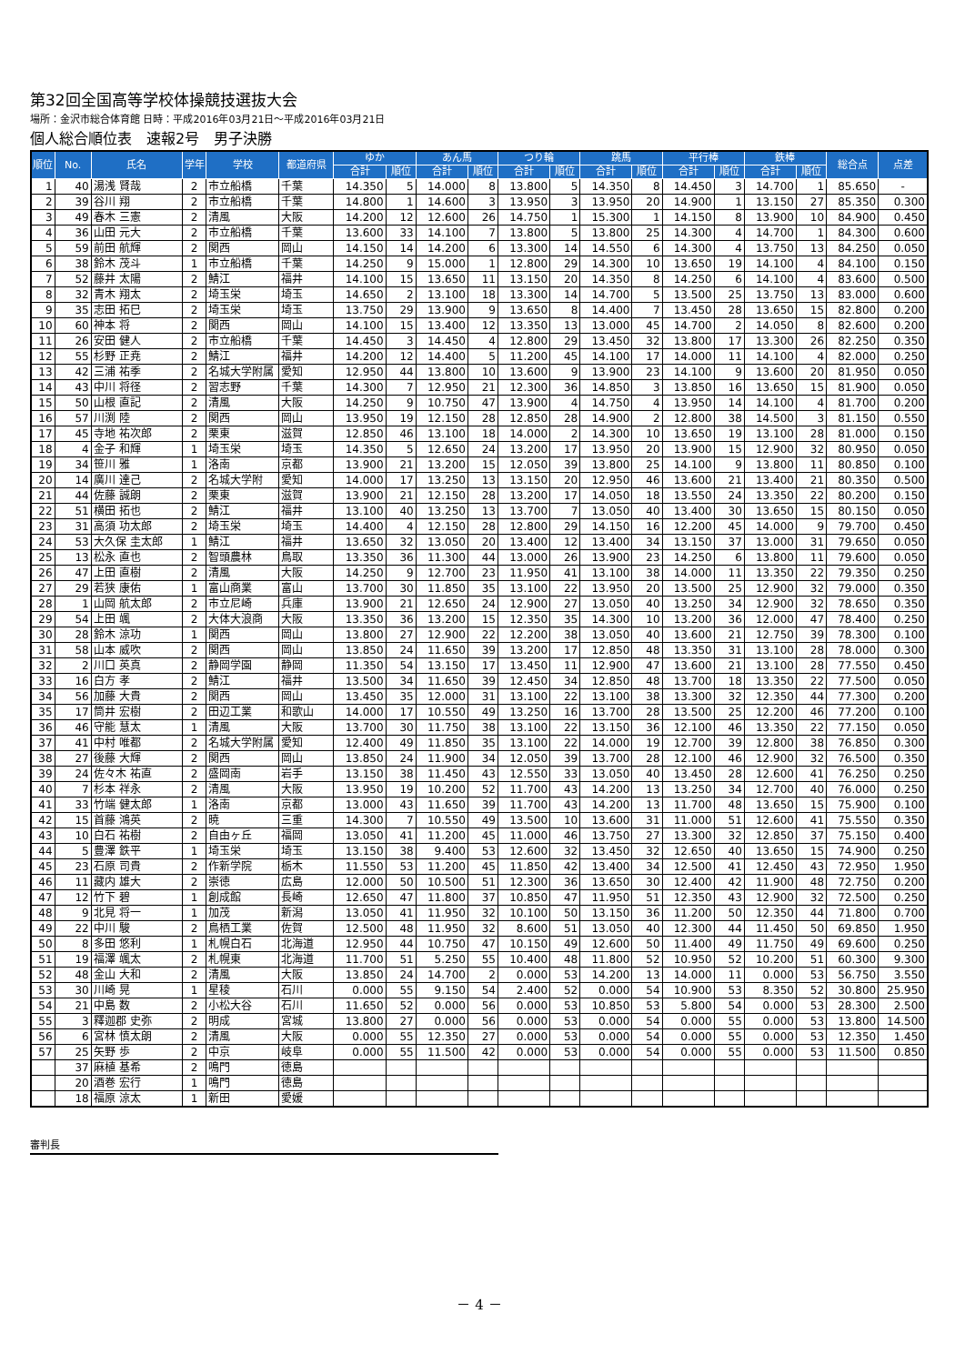第32回全国高等学校体操競技選抜大会
場所：金沢市総合体育館 日時：平成2016年03月21日～平成2016年03月21日
個人総合順位表　速報2号　男子決勝
| 順位 | No. | 氏名 | 学年 | 学校 | 都道府県 | ゆか | | あん馬 | | つり輪 | | 跳馬 | | 平行棒 | | 鉄棒 | | 総合点 | 点差 |
| --- | --- | --- | --- | --- | --- | --- | --- | --- | --- | --- | --- | --- | --- | --- | --- | --- | --- | --- | --- |
| | | | | | | 合計 | 順位 | 合計 | 順位 | 合計 | 順位 | 合計 | 順位 | 合計 | 順位 | 合計 | 順位 | | |
| 1 | 40 | 湯浅 賢哉 | 2 | 市立船橋 | 千葉 | 14.350 | 5 | 14.000 | 8 | 13.800 | 5 | 14.350 | 8 | 14.450 | 3 | 14.700 | 1 | 85.650 | - |
| 2 | 39 | 谷川 翔 | 2 | 市立船橋 | 千葉 | 14.800 | 1 | 14.600 | 3 | 13.950 | 3 | 13.950 | 20 | 14.900 | 1 | 13.150 | 27 | 85.350 | 0.300 |
| 3 | 49 | 春木 三憲 | 2 | 清風 | 大阪 | 14.200 | 12 | 12.600 | 26 | 14.750 | 1 | 15.300 | 1 | 14.150 | 8 | 13.900 | 10 | 84.900 | 0.450 |
| 4 | 36 | 山田 元大 | 2 | 市立船橋 | 千葉 | 13.600 | 33 | 14.100 | 7 | 13.800 | 5 | 13.800 | 25 | 14.300 | 4 | 14.700 | 1 | 84.300 | 0.600 |
| 5 | 59 | 前田 航輝 | 2 | 関西 | 岡山 | 14.150 | 14 | 14.200 | 6 | 13.300 | 14 | 14.550 | 6 | 14.300 | 4 | 13.750 | 13 | 84.250 | 0.050 |
| 6 | 38 | 鈴木 茂斗 | 1 | 市立船橋 | 千葉 | 14.250 | 9 | 15.000 | 1 | 12.800 | 29 | 14.300 | 10 | 13.650 | 19 | 14.100 | 4 | 84.100 | 0.150 |
| 7 | 52 | 藤井 太陽 | 2 | 鯖江 | 福井 | 14.100 | 15 | 13.650 | 11 | 13.150 | 20 | 14.350 | 8 | 14.250 | 6 | 14.100 | 4 | 83.600 | 0.500 |
| 8 | 32 | 青木 翔太 | 2 | 埼玉栄 | 埼玉 | 14.650 | 2 | 13.100 | 18 | 13.300 | 14 | 14.700 | 5 | 13.500 | 25 | 13.750 | 13 | 83.000 | 0.600 |
| 9 | 35 | 志田 拓巳 | 2 | 埼玉栄 | 埼玉 | 13.750 | 29 | 13.900 | 9 | 13.650 | 8 | 14.400 | 7 | 13.450 | 28 | 13.650 | 15 | 82.800 | 0.200 |
| 10 | 60 | 神本 将 | 2 | 関西 | 岡山 | 14.100 | 15 | 13.400 | 12 | 13.350 | 13 | 13.000 | 45 | 14.700 | 2 | 14.050 | 8 | 82.600 | 0.200 |
| 11 | 26 | 安田 健人 | 2 | 市立船橋 | 千葉 | 14.450 | 3 | 14.450 | 4 | 12.800 | 29 | 13.450 | 32 | 13.800 | 17 | 13.300 | 26 | 82.250 | 0.350 |
| 12 | 55 | 杉野 正尭 | 2 | 鯖江 | 福井 | 14.200 | 12 | 14.400 | 5 | 11.200 | 45 | 14.100 | 17 | 14.000 | 11 | 14.100 | 4 | 82.000 | 0.250 |
| 13 | 42 | 三浦 祐季 | 2 | 名城大学附属 | 愛知 | 12.950 | 44 | 13.800 | 10 | 13.600 | 9 | 13.900 | 23 | 14.100 | 9 | 13.600 | 20 | 81.950 | 0.050 |
| 14 | 43 | 中川 将径 | 2 | 習志野 | 千葉 | 14.300 | 7 | 12.950 | 21 | 12.300 | 36 | 14.850 | 3 | 13.850 | 16 | 13.650 | 15 | 81.900 | 0.050 |
| 15 | 50 | 山根 直記 | 2 | 清風 | 大阪 | 14.250 | 9 | 10.750 | 47 | 13.900 | 4 | 14.750 | 4 | 13.950 | 14 | 14.100 | 4 | 81.700 | 0.200 |
| 16 | 57 | 川渕 陸 | 2 | 関西 | 岡山 | 13.950 | 19 | 12.150 | 28 | 12.850 | 28 | 14.900 | 2 | 12.800 | 38 | 14.500 | 3 | 81.150 | 0.550 |
| 17 | 45 | 寺地 祐次郎 | 2 | 栗東 | 滋賀 | 12.850 | 46 | 13.100 | 18 | 14.000 | 2 | 14.300 | 10 | 13.650 | 19 | 13.100 | 28 | 81.000 | 0.150 |
| 18 | 4 | 金子 和輝 | 1 | 埼玉栄 | 埼玉 | 14.350 | 5 | 12.650 | 24 | 13.200 | 17 | 13.950 | 20 | 13.900 | 15 | 12.900 | 32 | 80.950 | 0.050 |
| 19 | 34 | 笹川 雅 | 1 | 洛南 | 京都 | 13.900 | 21 | 13.200 | 15 | 12.050 | 39 | 13.800 | 25 | 14.100 | 9 | 13.800 | 11 | 80.850 | 0.100 |
| 20 | 14 | 廣川 達己 | 2 | 名城大学附 | 愛知 | 14.000 | 17 | 13.250 | 13 | 13.150 | 20 | 12.950 | 46 | 13.600 | 21 | 13.400 | 21 | 80.350 | 0.500 |
| 21 | 44 | 佐藤 誠朗 | 2 | 栗東 | 滋賀 | 13.900 | 21 | 12.150 | 28 | 13.200 | 17 | 14.050 | 18 | 13.550 | 24 | 13.350 | 22 | 80.200 | 0.150 |
| 22 | 51 | 横田 拓也 | 2 | 鯖江 | 福井 | 13.100 | 40 | 13.250 | 13 | 13.700 | 7 | 13.050 | 40 | 13.400 | 30 | 13.650 | 15 | 80.150 | 0.050 |
| 23 | 31 | 高須 功太郎 | 2 | 埼玉栄 | 埼玉 | 14.400 | 4 | 12.150 | 28 | 12.800 | 29 | 14.150 | 16 | 12.200 | 45 | 14.000 | 9 | 79.700 | 0.450 |
| 24 | 53 | 大久保 圭太郎 | 1 | 鯖江 | 福井 | 13.650 | 32 | 13.050 | 20 | 13.400 | 12 | 13.400 | 34 | 13.150 | 37 | 13.000 | 31 | 79.650 | 0.050 |
| 25 | 13 | 松永 直也 | 2 | 智頭農林 | 鳥取 | 13.350 | 36 | 11.300 | 44 | 13.000 | 26 | 13.900 | 23 | 14.250 | 6 | 13.800 | 11 | 79.600 | 0.050 |
| 26 | 47 | 上田 直樹 | 2 | 清風 | 大阪 | 14.250 | 9 | 12.700 | 23 | 11.950 | 41 | 13.100 | 38 | 14.000 | 11 | 13.350 | 22 | 79.350 | 0.250 |
| 27 | 29 | 若狭 康佑 | 1 | 富山商業 | 富山 | 13.700 | 30 | 11.850 | 35 | 13.100 | 22 | 13.950 | 20 | 13.500 | 25 | 12.900 | 32 | 79.000 | 0.350 |
| 28 | 1 | 山岡 航太郎 | 2 | 市立尼崎 | 兵庫 | 13.900 | 21 | 12.650 | 24 | 12.900 | 27 | 13.050 | 40 | 13.250 | 34 | 12.900 | 32 | 78.650 | 0.350 |
| 29 | 54 | 上田 颯 | 2 | 大体大浪商 | 大阪 | 13.350 | 36 | 13.200 | 15 | 12.350 | 35 | 14.300 | 10 | 13.200 | 36 | 12.000 | 47 | 78.400 | 0.250 |
| 30 | 28 | 鈴木 涼功 | 1 | 関西 | 岡山 | 13.800 | 27 | 12.900 | 22 | 12.200 | 38 | 13.050 | 40 | 13.600 | 21 | 12.750 | 39 | 78.300 | 0.100 |
| 31 | 58 | 山本 威吹 | 2 | 関西 | 岡山 | 13.850 | 24 | 11.650 | 39 | 13.200 | 17 | 12.850 | 48 | 13.350 | 31 | 13.100 | 28 | 78.000 | 0.300 |
| 32 | 2 | 川口 英真 | 2 | 静岡学園 | 静岡 | 11.350 | 54 | 13.150 | 17 | 13.450 | 11 | 12.900 | 47 | 13.600 | 21 | 13.100 | 28 | 77.550 | 0.450 |
| 33 | 16 | 白方 孝 | 2 | 鯖江 | 福井 | 13.500 | 34 | 11.650 | 39 | 12.450 | 34 | 12.850 | 48 | 13.700 | 18 | 13.350 | 22 | 77.500 | 0.050 |
| 34 | 56 | 加藤 大貴 | 2 | 関西 | 岡山 | 13.450 | 35 | 12.000 | 31 | 13.100 | 22 | 13.100 | 38 | 13.300 | 32 | 12.350 | 44 | 77.300 | 0.200 |
| 35 | 17 | 筒井 宏樹 | 2 | 田辺工業 | 和歌山 | 14.000 | 17 | 10.550 | 49 | 13.250 | 16 | 13.700 | 28 | 13.500 | 25 | 12.200 | 46 | 77.200 | 0.100 |
| 36 | 46 | 守能 慧太 | 1 | 清風 | 大阪 | 13.700 | 30 | 11.750 | 38 | 13.100 | 22 | 13.150 | 36 | 12.100 | 46 | 13.350 | 22 | 77.150 | 0.050 |
| 37 | 41 | 中村 唯都 | 2 | 名城大学附属 | 愛知 | 12.400 | 49 | 11.850 | 35 | 13.100 | 22 | 14.000 | 19 | 12.700 | 39 | 12.800 | 38 | 76.850 | 0.300 |
| 38 | 27 | 後藤 大輝 | 2 | 関西 | 岡山 | 13.850 | 24 | 11.900 | 34 | 12.050 | 39 | 13.700 | 28 | 12.100 | 46 | 12.900 | 32 | 76.500 | 0.350 |
| 39 | 24 | 佐々木 祐直 | 2 | 盛岡南 | 岩手 | 13.150 | 38 | 11.450 | 43 | 12.550 | 33 | 13.050 | 40 | 13.450 | 28 | 12.600 | 41 | 76.250 | 0.250 |
| 40 | 7 | 杉本 祥永 | 2 | 清風 | 大阪 | 13.950 | 19 | 10.200 | 52 | 11.700 | 43 | 14.200 | 13 | 13.250 | 34 | 12.700 | 40 | 76.000 | 0.250 |
| 41 | 33 | 竹端 健太郎 | 1 | 洛南 | 京都 | 13.000 | 43 | 11.650 | 39 | 11.700 | 43 | 14.200 | 13 | 11.700 | 48 | 13.650 | 15 | 75.900 | 0.100 |
| 42 | 15 | 首藤 鴻英 | 2 | 暁 | 三重 | 14.300 | 7 | 10.550 | 49 | 13.500 | 10 | 13.600 | 31 | 11.000 | 51 | 12.600 | 41 | 75.550 | 0.350 |
| 43 | 10 | 白石 祐樹 | 2 | 自由ヶ丘 | 福岡 | 13.050 | 41 | 11.200 | 45 | 11.000 | 46 | 13.750 | 27 | 13.300 | 32 | 12.850 | 37 | 75.150 | 0.400 |
| 44 | 5 | 豊澤 鉄平 | 1 | 埼玉栄 | 埼玉 | 13.150 | 38 | 9.400 | 53 | 12.600 | 32 | 13.450 | 32 | 12.650 | 40 | 13.650 | 15 | 74.900 | 0.250 |
| 45 | 23 | 石原 司貴 | 2 | 作新学院 | 栃木 | 11.550 | 53 | 11.200 | 45 | 11.850 | 42 | 13.400 | 34 | 12.500 | 41 | 12.450 | 43 | 72.950 | 1.950 |
| 46 | 11 | 藏内 雄大 | 2 | 崇徳 | 広島 | 12.000 | 50 | 10.500 | 51 | 12.300 | 36 | 13.650 | 30 | 12.400 | 42 | 11.900 | 48 | 72.750 | 0.200 |
| 47 | 12 | 竹下 碧 | 1 | 創成館 | 長崎 | 12.650 | 47 | 11.800 | 37 | 10.850 | 47 | 11.950 | 51 | 12.350 | 43 | 12.900 | 32 | 72.500 | 0.250 |
| 48 | 9 | 北見 将一 | 1 | 加茂 | 新潟 | 13.050 | 41 | 11.950 | 32 | 10.100 | 50 | 13.150 | 36 | 11.200 | 50 | 12.350 | 44 | 71.800 | 0.700 |
| 49 | 22 | 中川 駿 | 2 | 鳥栖工業 | 佐賀 | 12.500 | 48 | 11.950 | 32 | 8.600 | 51 | 13.050 | 40 | 12.300 | 44 | 11.450 | 50 | 69.850 | 1.950 |
| 50 | 8 | 多田 悠利 | 1 | 札幌白石 | 北海道 | 12.950 | 44 | 10.750 | 47 | 10.150 | 49 | 12.600 | 50 | 11.400 | 49 | 11.750 | 49 | 69.600 | 0.250 |
| 51 | 19 | 福澤 颯太 | 2 | 札幌東 | 北海道 | 11.700 | 51 | 5.250 | 55 | 10.400 | 48 | 11.800 | 52 | 10.950 | 52 | 10.200 | 51 | 60.300 | 9.300 |
| 52 | 48 | 金山 大和 | 2 | 清風 | 大阪 | 13.850 | 24 | 14.700 | 2 | 0.000 | 53 | 14.200 | 13 | 14.000 | 11 | 0.000 | 53 | 56.750 | 3.550 |
| 53 | 30 | 川崎 晃 | 1 | 星稜 | 石川 | 0.000 | 55 | 9.150 | 54 | 2.400 | 52 | 0.000 | 54 | 10.900 | 53 | 8.350 | 52 | 30.800 | 25.950 |
| 54 | 21 | 中島 数 | 2 | 小松大谷 | 石川 | 11.650 | 52 | 0.000 | 56 | 0.000 | 53 | 10.850 | 53 | 5.800 | 54 | 0.000 | 53 | 28.300 | 2.500 |
| 55 | 3 | 釋迦郡 史弥 | 2 | 明成 | 宮城 | 13.800 | 27 | 0.000 | 56 | 0.000 | 53 | 0.000 | 54 | 0.000 | 55 | 0.000 | 53 | 13.800 | 14.500 |
| 56 | 6 | 宮林 慎太朗 | 2 | 清風 | 大阪 | 0.000 | 55 | 12.350 | 27 | 0.000 | 53 | 0.000 | 54 | 0.000 | 55 | 0.000 | 53 | 12.350 | 1.450 |
| 57 | 25 | 矢野 歩 | 2 | 中京 | 岐阜 | 0.000 | 55 | 11.500 | 42 | 0.000 | 53 | 0.000 | 54 | 0.000 | 55 | 0.000 | 53 | 11.500 | 0.850 |
| | 37 | 麻植 基希 | 2 | 鳴門 | 徳島 | | | | | | | | | | | | | | |
| | 20 | 酒巻 宏行 | 1 | 鳴門 | 徳島 | | | | | | | | | | | | | | |
| | 18 | 福原 涼太 | 1 | 新田 | 愛媛 | | | | | | | | | | | | | | |
審判長
－ 4 －